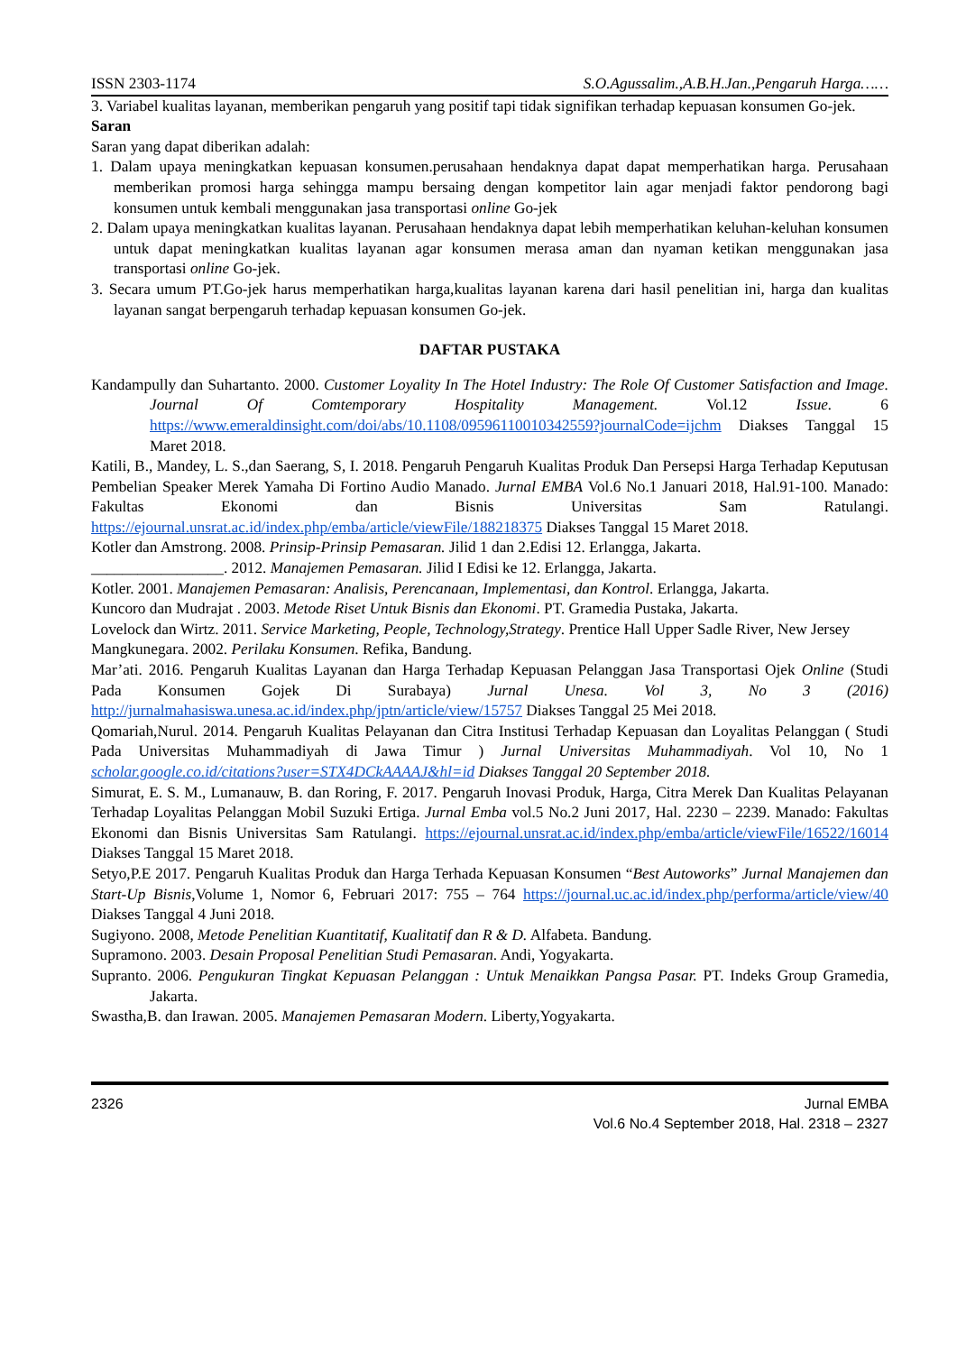ISSN 2303-1174 S.O.Agussalim.,A.B.H.Jan.,Pengaruh Harga……
3. Variabel kualitas layanan, memberikan pengaruh yang positif tapi tidak signifikan terhadap kepuasan konsumen Go-jek.
Saran
Saran yang dapat diberikan adalah:
1. Dalam upaya meningkatkan kepuasan konsumen.perusahaan hendaknya dapat dapat memperhatikan harga. Perusahaan memberikan promosi harga sehingga mampu bersaing dengan kompetitor lain agar menjadi faktor pendorong bagi konsumen untuk kembali menggunakan jasa transportasi online Go-jek
2. Dalam upaya meningkatkan kualitas layanan. Perusahaan hendaknya dapat lebih memperhatikan keluhan-keluhan konsumen untuk dapat meningkatkan kualitas layanan agar konsumen merasa aman dan nyaman ketikan menggunakan jasa transportasi online Go-jek.
3. Secara umum PT.Go-jek harus memperhatikan harga,kualitas layanan karena dari hasil penelitian ini, harga dan kualitas layanan sangat berpengaruh terhadap kepuasan konsumen Go-jek.
DAFTAR PUSTAKA
Kandampully dan Suhartanto. 2000. Customer Loyality In The Hotel Industry: The Role Of Customer Satisfaction and Image. Journal Of Comtemporary Hospitality Management. Vol.12 Issue. 6 https://www.emeraldinsight.com/doi/abs/10.1108/09596110010342559?journalCode=ijchm Diakses Tanggal 15 Maret 2018.
Katili, B., Mandey, L. S.,dan Saerang, S, I. 2018. Pengaruh Pengaruh Kualitas Produk Dan Persepsi Harga Terhadap Keputusan Pembelian Speaker Merek Yamaha Di Fortino Audio Manado. Jurnal EMBA Vol.6 No.1 Januari 2018, Hal.91-100. Manado: Fakultas Ekonomi dan Bisnis Universitas Sam Ratulangi. https://ejournal.unsrat.ac.id/index.php/emba/article/viewFile/188218375 Diakses Tanggal 15 Maret 2018.
Kotler dan Amstrong. 2008. Prinsip-Prinsip Pemasaran. Jilid 1 dan 2.Edisi 12. Erlangga, Jakarta.
_________________. 2012. Manajemen Pemasaran. Jilid I Edisi ke 12. Erlangga, Jakarta.
Kotler. 2001. Manajemen Pemasaran: Analisis, Perencanaan, Implementasi, dan Kontrol. Erlangga, Jakarta.
Kuncoro dan Mudrajat . 2003. Metode Riset Untuk Bisnis dan Ekonomi. PT. Gramedia Pustaka, Jakarta.
Lovelock dan Wirtz. 2011. Service Marketing, People, Technology,Strategy. Prentice Hall Upper Sadle River, New Jersey
Mangkunegara. 2002. Perilaku Konsumen. Refika, Bandung.
Mar’ati. 2016. Pengaruh Kualitas Layanan dan Harga Terhadap Kepuasan Pelanggan Jasa Transportasi Ojek Online (Studi Pada Konsumen Gojek Di Surabaya) Jurnal Unesa. Vol 3, No 3 (2016) http://jurnalmahasiswa.unesa.ac.id/index.php/jptn/article/view/15757 Diakses Tanggal 25 Mei 2018.
Qomariah,Nurul. 2014. Pengaruh Kualitas Pelayanan dan Citra Institusi Terhadap Kepuasan dan Loyalitas Pelanggan ( Studi Pada Universitas Muhammadiyah di Jawa Timur ) Jurnal Universitas Muhammadiyah. Vol 10, No 1 scholar.google.co.id/citations?user=STX4DCkAAAAJ&hl=id Diakses Tanggal 20 September 2018.
Simurat, E. S. M., Lumanauw, B. dan Roring, F. 2017. Pengaruh Inovasi Produk, Harga, Citra Merek Dan Kualitas Pelayanan Terhadap Loyalitas Pelanggan Mobil Suzuki Ertiga. Jurnal Emba vol.5 No.2 Juni 2017, Hal. 2230 – 2239. Manado: Fakultas Ekonomi dan Bisnis Universitas Sam Ratulangi. https://ejournal.unsrat.ac.id/index.php/emba/article/viewFile/16522/16014 Diakses Tanggal 15 Maret 2018.
Setyo,P.E 2017. Pengaruh Kualitas Produk dan Harga Terhada Kepuasan Konsumen “Best Autoworks” Jurnal Manajemen dan Start-Up Bisnis,Volume 1, Nomor 6, Februari 2017: 755 – 764 https://journal.uc.ac.id/index.php/performa/article/view/40 Diakses Tanggal 4 Juni 2018.
Sugiyono. 2008, Metode Penelitian Kuantitatif, Kualitatif dan R & D. Alfabeta. Bandung.
Supramono. 2003. Desain Proposal Penelitian Studi Pemasaran. Andi, Yogyakarta.
Supranto. 2006. Pengukuran Tingkat Kepuasan Pelanggan : Untuk Menaikkan Pangsa Pasar. PT. Indeks Group Gramedia, Jakarta.
Swastha,B. dan Irawan. 2005. Manajemen Pemasaran Modern. Liberty,Yogyakarta.
2326 Jurnal EMBA
Vol.6 No.4 September 2018, Hal. 2318 – 2327